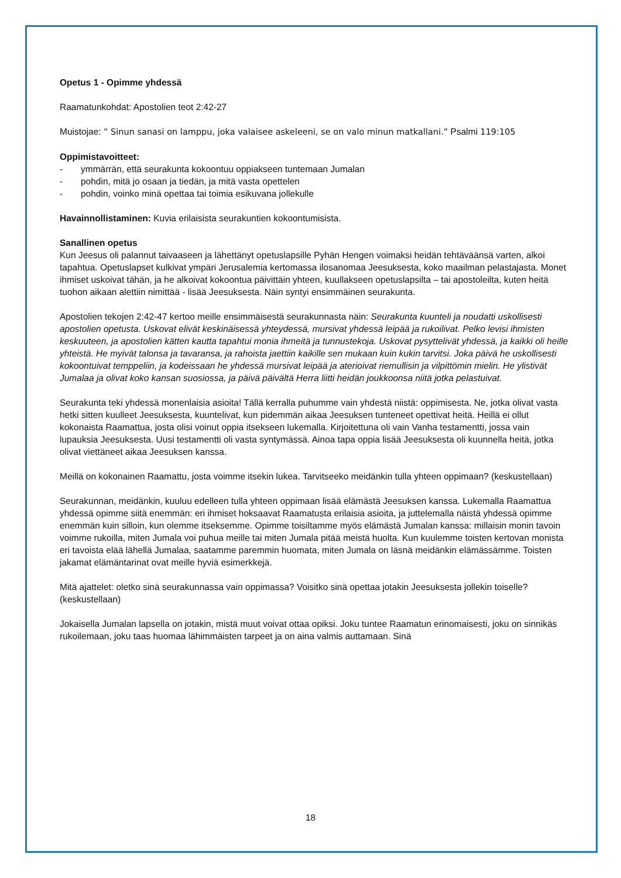Opetus 1 - Opimme yhdessä
Raamatunkohdat: Apostolien teot 2:42-27
Muistojae: ” Sinun sanasi on lamppu, joka valaisee askeleeni, se on valo minun matkallani.” Psalmi 119:105
Oppimistavoitteet:
- ymmärrän, että seurakunta kokoontuu oppiakseen tuntemaan Jumalan
- pohdin, mitä jo osaan ja tiedän, ja mitä vasta opettelen
- pohdin, voinko minä opettaa tai toimia esikuvana jollekulle
Havainnollistaminen: Kuvia erilaisista seurakuntien kokoontumisista.
Sanallinen opetus
Kun Jeesus oli palannut taivaaseen ja lähettänyt opetuslapsille Pyhän Hengen voimaksi heidän tehtäväänsä varten, alkoi tapahtua. Opetuslapset kulkivat ympäri Jerusalemia kertomassa ilosanomaa Jeesuksesta, koko maailman pelastajasta. Monet ihmiset uskoivat tähän, ja he alkoivat kokoontua päivittäin yhteen, kuullakseen opetuslapsilta – tai apostoleilta, kuten heitä tuohon aikaan alettiin nimittää - lisää Jeesuksesta. Näin syntyi ensimmäinen seurakunta.
Apostolien tekojen 2:42-47 kertoo meille ensimmäisestä seurakunnasta näin: Seurakunta kuunteli ja noudatti uskollisesti apostolien opetusta. Uskovat elivät keskinäisessä yhteydessä, mursivat yhdessä leipää ja rukoilivat. Pelko levisi ihmisten keskuuteen, ja apostolien kätten kautta tapahtui monia ihmeitä ja tunnustekoja. Uskovat pysyttelivät yhdessä, ja kaikki oli heille yhteistä. He myivät talonsa ja tavaransa, ja rahoista jaettiin kaikille sen mukaan kuin kukin tarvitsi. Joka päivä he uskollisesti kokoontuivat temppeliin, ja kodeissaan he yhdessä mursivat leipää ja aterioivat riemullisin ja vilpittömin mielin. He ylistivät Jumalaa ja olivat koko kansan suosiossa, ja päivä päivältä Herra liitti heidän joukkoonsa niitä jotka pelastuivat.
Seurakunta teki yhdessä monenlaisia asioita! Tällä kerralla puhumme vain yhdestä niistä: oppimisesta. Ne, jotka olivat vasta hetki sitten kuulleet Jeesuksesta, kuuntelivat, kun pidemmän aikaa Jeesuksen tunteneet opettivat heitä. Heillä ei ollut kokonaista Raamattua, josta olisi voinut oppia itsekseen lukemalla. Kirjoitettuna oli vain Vanha testamentti, jossa vain lupauksia Jeesuksesta. Uusi testamentti oli vasta syntymässä. Ainoa tapa oppia lisää Jeesuksesta oli kuunnella heitä, jotka olivat viettäneet aikaa Jeesuksen kanssa.
Meillä on kokonainen Raamattu, josta voimme itsekin lukea. Tarvitseeko meidänkin tulla yhteen oppimaan? (keskustellaan)
Seurakunnan, meidänkin, kuuluu edelleen tulla yhteen oppimaan lisää elämästä Jeesuksen kanssa. Lukemalla Raamattua yhdessä opimme siitä enemmän: eri ihmiset hoksaavat Raamatusta erilaisia asioita, ja juttelemalla näistä yhdessä opimme enemmän kuin silloin, kun olemme itseksemme. Opimme toisiltamme myös elämästä Jumalan kanssa: millaisin monin tavoin voimme rukoilla, miten Jumala voi puhua meille tai miten Jumala pitää meistä huolta. Kun kuulemme toisten kertovan monista eri tavoista elää lähellä Jumalaa, saatamme paremmin huomata, miten Jumala on läsnä meidänkin elämässämme. Toisten jakamat elämäntarinat ovat meille hyviä esimerkkejä.
Mitä ajattelet: oletko sinä seurakunnassa vain oppimassa? Voisitko sinä opettaa jotakin Jeesuksesta jollekin toiselle? (keskustellaan)
Jokaisella Jumalan lapsella on jotakin, mistä muut voivat ottaa opiksi. Joku tuntee Raamatun erinomaisesti, joku on sinnikäs rukoilemaan, joku taas huomaa lähimmäisten tarpeet ja on aina valmis auttamaan. Sinä
18